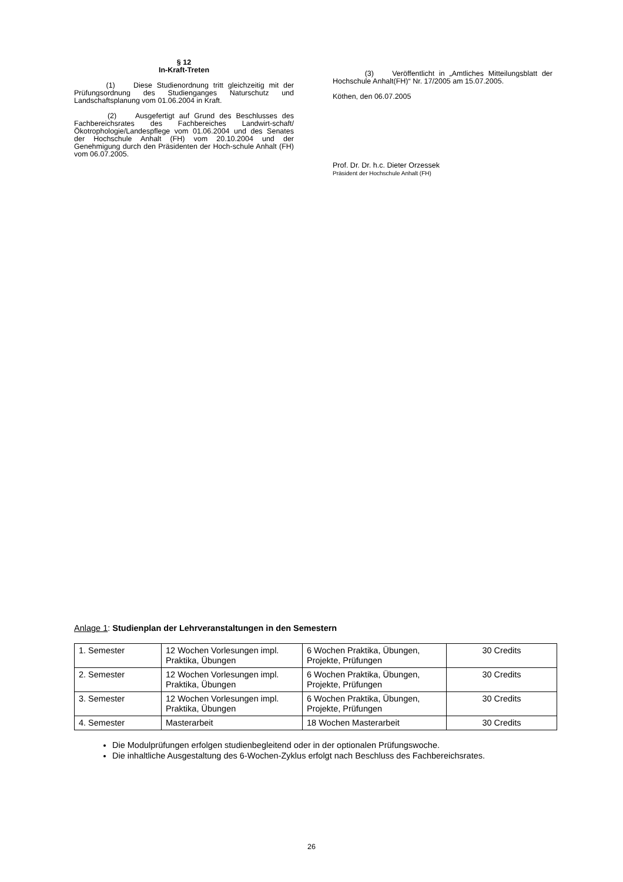§ 12
In-Kraft-Treten
(1) Diese Studienordnung tritt gleichzeitig mit der Prüfungsordnung des Studienganges Naturschutz und Landschaftsplanung vom 01.06.2004 in Kraft.
(2) Ausgefertigt auf Grund des Beschlusses des Fachbereichsrates des Fachbereiches Landwirt-schaft/Ökotrophologie/Landespflege vom 01.06.2004 und des Senates der Hochschule Anhalt (FH) vom 20.10.2004 und der Genehmigung durch den Präsidenten der Hoch-schule Anhalt (FH) vom 06.07.2005.
(3) Veröffentlicht in „Amtliches Mitteilungsblatt der Hochschule Anhalt(FH)“ Nr. 17/2005 am 15.07.2005.
Köthen, den 06.07.2005
Prof. Dr. Dr. h.c. Dieter Orzessek
Präsident der Hochschule Anhalt (FH)
Anlage 1: Studienplan der Lehrveranstaltungen in den Semestern
| 1. Semester | 12 Wochen Vorlesungen impl. Praktika, Übungen | 6 Wochen Praktika, Übungen, Projekte, Prüfungen | 30 Credits |
| 2. Semester | 12 Wochen Vorlesungen impl. Praktika, Übungen | 6 Wochen Praktika, Übungen, Projekte, Prüfungen | 30 Credits |
| 3. Semester | 12 Wochen Vorlesungen impl. Praktika, Übungen | 6 Wochen Praktika, Übungen, Projekte, Prüfungen | 30 Credits |
| 4. Semester | Masterarbeit | 18 Wochen Masterarbeit | 30 Credits |
Die Modulprüfungen erfolgen studienbegleitend oder in der optionalen Prüfungswoche.
Die inhaltliche Ausgestaltung des 6-Wochen-Zyklus erfolgt nach Beschluss des Fachbereichsrates.
26